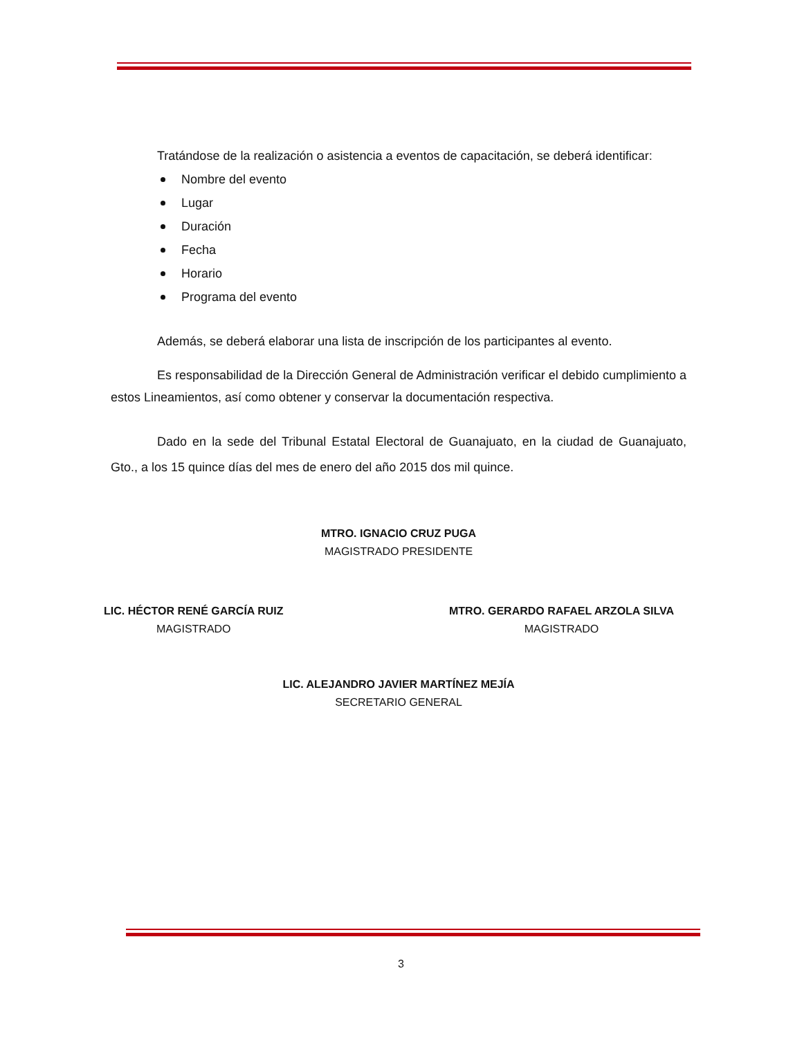Tratándose de la realización o asistencia a eventos de capacitación, se deberá identificar:
Nombre del evento
Lugar
Duración
Fecha
Horario
Programa del evento
Además, se deberá elaborar una lista de inscripción de los participantes al evento.
Es responsabilidad de la Dirección General de Administración verificar el debido cumplimiento a estos Lineamientos, así como obtener y conservar la documentación respectiva.
Dado en la sede del Tribunal Estatal Electoral de Guanajuato, en la ciudad de Guanajuato, Gto., a los 15 quince días del mes de enero del año 2015 dos mil quince.
MTRO. IGNACIO CRUZ PUGA
MAGISTRADO PRESIDENTE
LIC. HÉCTOR RENÉ GARCÍA RUIZ
MAGISTRADO
MTRO. GERARDO RAFAEL ARZOLA SILVA
MAGISTRADO
LIC. ALEJANDRO JAVIER MARTÍNEZ MEJÍA
SECRETARIO GENERAL
3